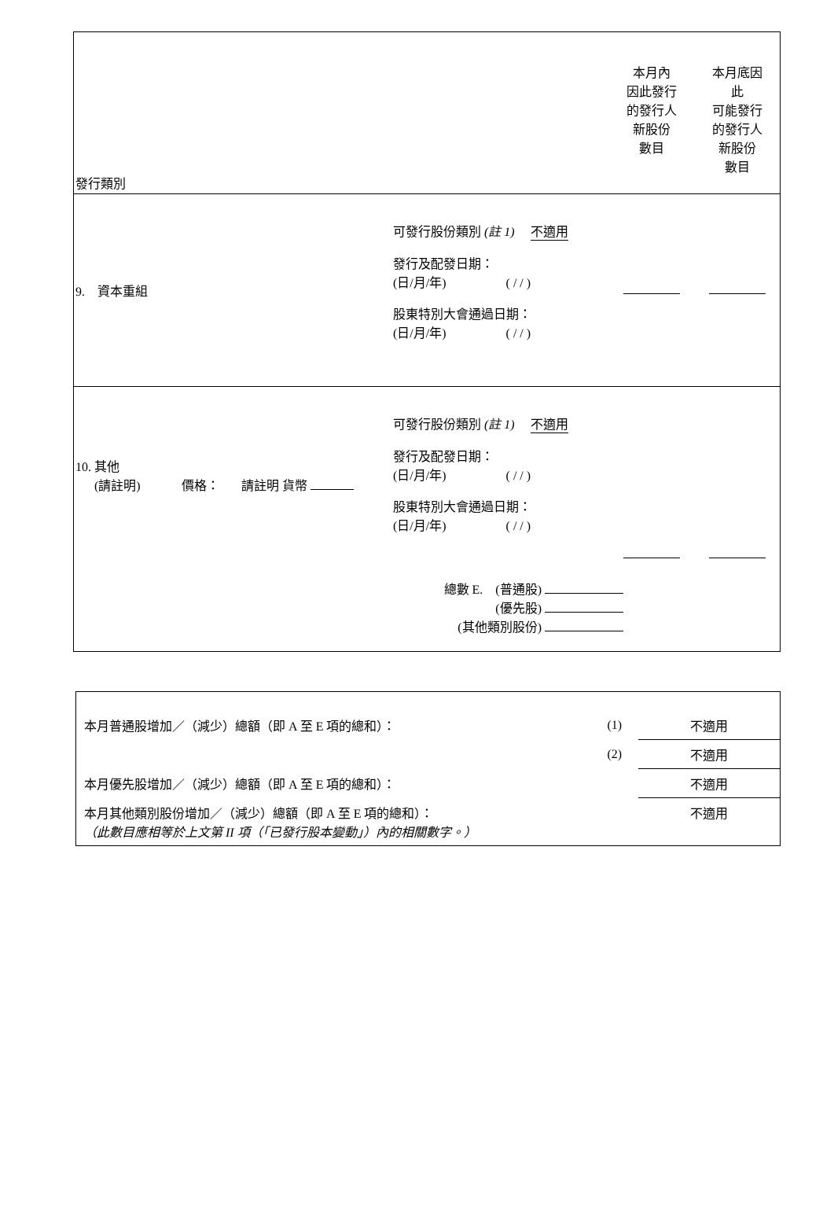| 發行類別 | | 本月內 因此發行 的發行人 新股份 數目 | 本月底因 此 可能發行 的發行人 新股份 數目 |
| 9. 資本重組 | 可發行股份類別 (註 1) 不適用 發行及配發日期： (日/月/年) ( / / ) 股東特別大會通過日期： (日/月/年) ( / / ) | | |
| 10. 其他 (請註明) 價格： 請註明 貨幣 | 可發行股份類別 (註 1) 不適用 發行及配發日期： (日/月/年) ( / / ) 股東特別大會通過日期： (日/月/年) ( / / ) | | |
| 總數 E. (普通股) (優先股) (其他類別股份) | | | |
| 本月普通股增加／（減少）總額（即 A 至 E 項的總和）： | (1) | 不適用 |
| | (2) | 不適用 |
| 本月優先股增加／（減少）總額（即 A 至 E 項的總和）： | | 不適用 |
| 本月其他類別股份增加／（減少）總額（即 A 至 E 項的總和）： （此數目應相等於上文第 II 項（「已發行股本變動」）內的相關數字。） | | 不適用 |